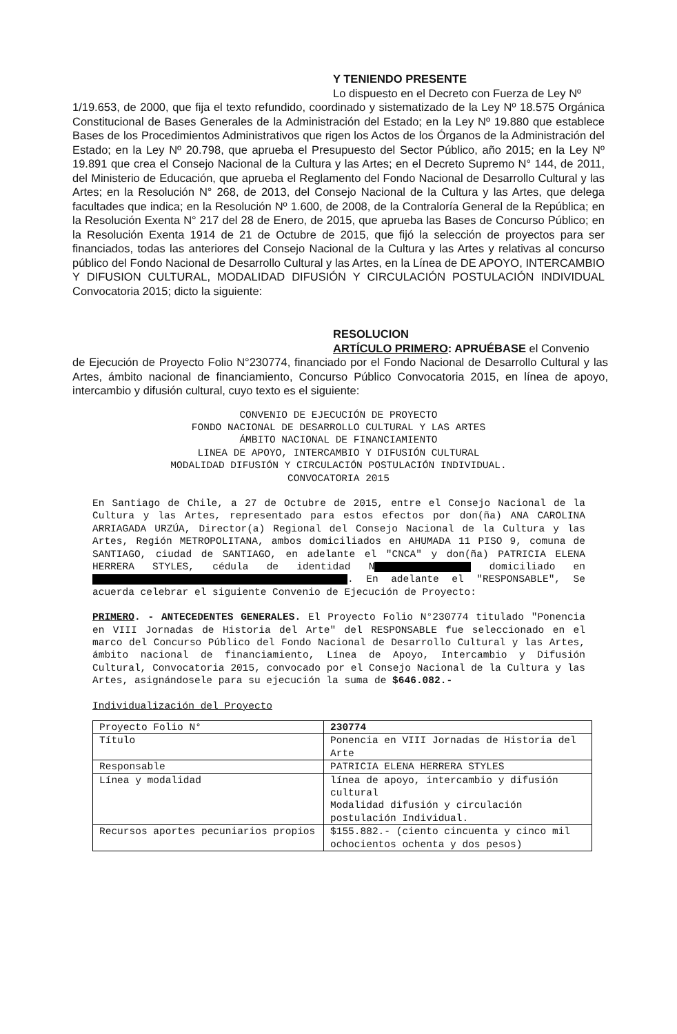Y TENIENDO PRESENTE
Lo dispuesto en el Decreto con Fuerza de Ley Nº
1/19.653, de 2000, que fija el texto refundido, coordinado y sistematizado de la Ley Nº 18.575 Orgánica Constitucional de Bases Generales de la Administración del Estado; en la Ley Nº 19.880 que establece Bases de los Procedimientos Administrativos que rigen los Actos de los Órganos de la Administración del Estado; en la Ley Nº 20.798, que aprueba el Presupuesto del Sector Público, año 2015; en la Ley Nº 19.891 que crea el Consejo Nacional de la Cultura y las Artes; en el Decreto Supremo N° 144, de 2011, del Ministerio de Educación, que aprueba el Reglamento del Fondo Nacional de Desarrollo Cultural y las Artes; en la Resolución N° 268, de 2013, del Consejo Nacional de la Cultura y las Artes, que delega facultades que indica; en la Resolución Nº 1.600, de 2008, de la Contraloría General de la República; en la Resolución Exenta N° 217 del 28 de Enero, de 2015, que aprueba las Bases de Concurso Público; en la Resolución Exenta 1914 de 21 de Octubre de 2015, que fijó la selección de proyectos para ser financiados, todas las anteriores del Consejo Nacional de la Cultura y las Artes y relativas al concurso público del Fondo Nacional de Desarrollo Cultural y las Artes, en la Línea de DE APOYO, INTERCAMBIO Y DIFUSION CULTURAL, MODALIDAD DIFUSIÓN Y CIRCULACIÓN POSTULACIÓN INDIVIDUAL Convocatoria 2015; dicto la siguiente:
RESOLUCION
ARTÍCULO PRIMERO: APRUÉBASE el Convenio
de Ejecución de Proyecto Folio N°230774, financiado por el Fondo Nacional de Desarrollo Cultural y las Artes, ámbito nacional de financiamiento, Concurso Público Convocatoria 2015, en línea de apoyo, intercambio y difusión cultural, cuyo texto es el siguiente:
CONVENIO DE EJECUCIÓN DE PROYECTO
FONDO NACIONAL DE DESARROLLO CULTURAL Y LAS ARTES
ÁMBITO NACIONAL DE FINANCIAMIENTO
LINEA DE APOYO, INTERCAMBIO Y DIFUSIÓN CULTURAL
MODALIDAD DIFUSIÓN Y CIRCULACIÓN POSTULACIÓN INDIVIDUAL.
CONVOCATORIA 2015
En Santiago de Chile, a 27 de Octubre de 2015, entre el Consejo Nacional de la Cultura y las Artes, representado para estos efectos por don(ña) ANA CAROLINA ARRIAGADA URZÚA, Director(a) Regional del Consejo Nacional de la Cultura y las Artes, Región METROPOLITANA, ambos domiciliados en AHUMADA 11 PISO 9, comuna de SANTIAGO, ciudad de SANTIAGO, en adelante el "CNCA" y don(ña) PATRICIA ELENA HERRERA STYLES, cédula de identidad N domiciliado en . En adelante el "RESPONSABLE", Se acuerda celebrar el siguiente Convenio de Ejecución de Proyecto:
PRIMERO. - ANTECEDENTES GENERALES. El Proyecto Folio N°230774 titulado "Ponencia en VIII Jornadas de Historia del Arte" del RESPONSABLE fue seleccionado en el marco del Concurso Público del Fondo Nacional de Desarrollo Cultural y las Artes, ámbito nacional de financiamiento, Línea de Apoyo, Intercambio y Difusión Cultural, Convocatoria 2015, convocado por el Consejo Nacional de la Cultura y las Artes, asignándosele para su ejecución la suma de $646.082.-
Individualización del Proyecto
| Proyecto Folio N° | 230774 |
| Título | Ponencia en VIII Jornadas de Historia del Arte |
| Responsable | PATRICIA ELENA HERRERA STYLES |
| Línea y modalidad | línea de apoyo, intercambio y difusión cultural Modalidad difusión y circulación postulación Individual. |
| Recursos aportes pecuniarios propios | $155.882.- (ciento cincuenta y cinco mil ochocientos ochenta y dos pesos) |